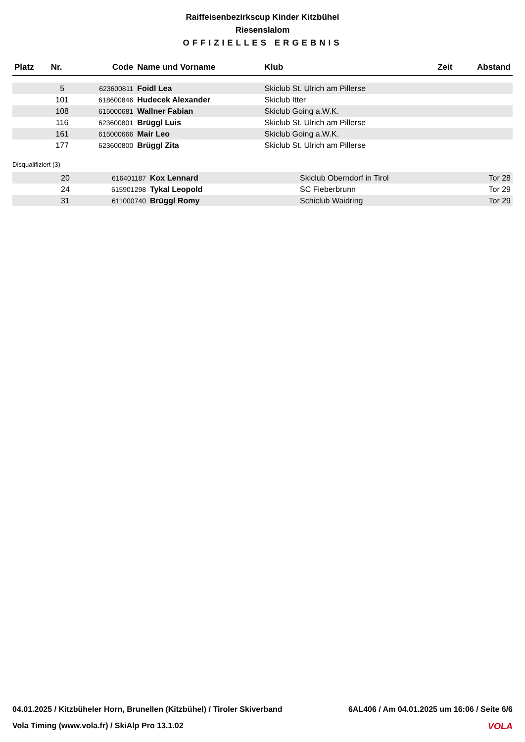Raiffeisenbezirkscup Kinder Kitzbühel
Riesenslalom
OFFIZIELLES ERGEBNIS
| Platz | Nr. | Code | Name und Vorname | Klub | Zeit | Abstand |
| --- | --- | --- | --- | --- | --- | --- |
| | 5 | 623600811 | Foidl Lea | Skiclub St. Ulrich am Pillerse | | |
| | 101 | 618600846 | Hudecek Alexander | Skiclub Itter | | |
| | 108 | 615000681 | Wallner Fabian | Skiclub Going a.W.K. | | |
| | 116 | 623600801 | Brüggl Luis | Skiclub St. Ulrich am Pillerse | | |
| | 161 | 615000666 | Mair Leo | Skiclub Going a.W.K. | | |
| | 177 | 623600800 | Brüggl Zita | Skiclub St. Ulrich am Pillerse | | |
Disqualifiziert (3)
| | 20 | 616401187 | Kox Lennard | Skiclub Oberndorf in Tirol | Tor 28 |
| | 24 | 615901298 | Tykal Leopold | SC Fieberbrunn | Tor 29 |
| | 31 | 611000740 | Brüggl Romy | Schiclub Waidring | Tor 29 |
04.01.2025 / Kitzbüheler Horn, Brunellen (Kitzbühel) / Tiroler Skiverband 6AL406 / Am 04.01.2025 um 16:06 / Seite 6/6
Vola Timing (www.vola.fr) / SkiAlp Pro 13.1.02 VOLA